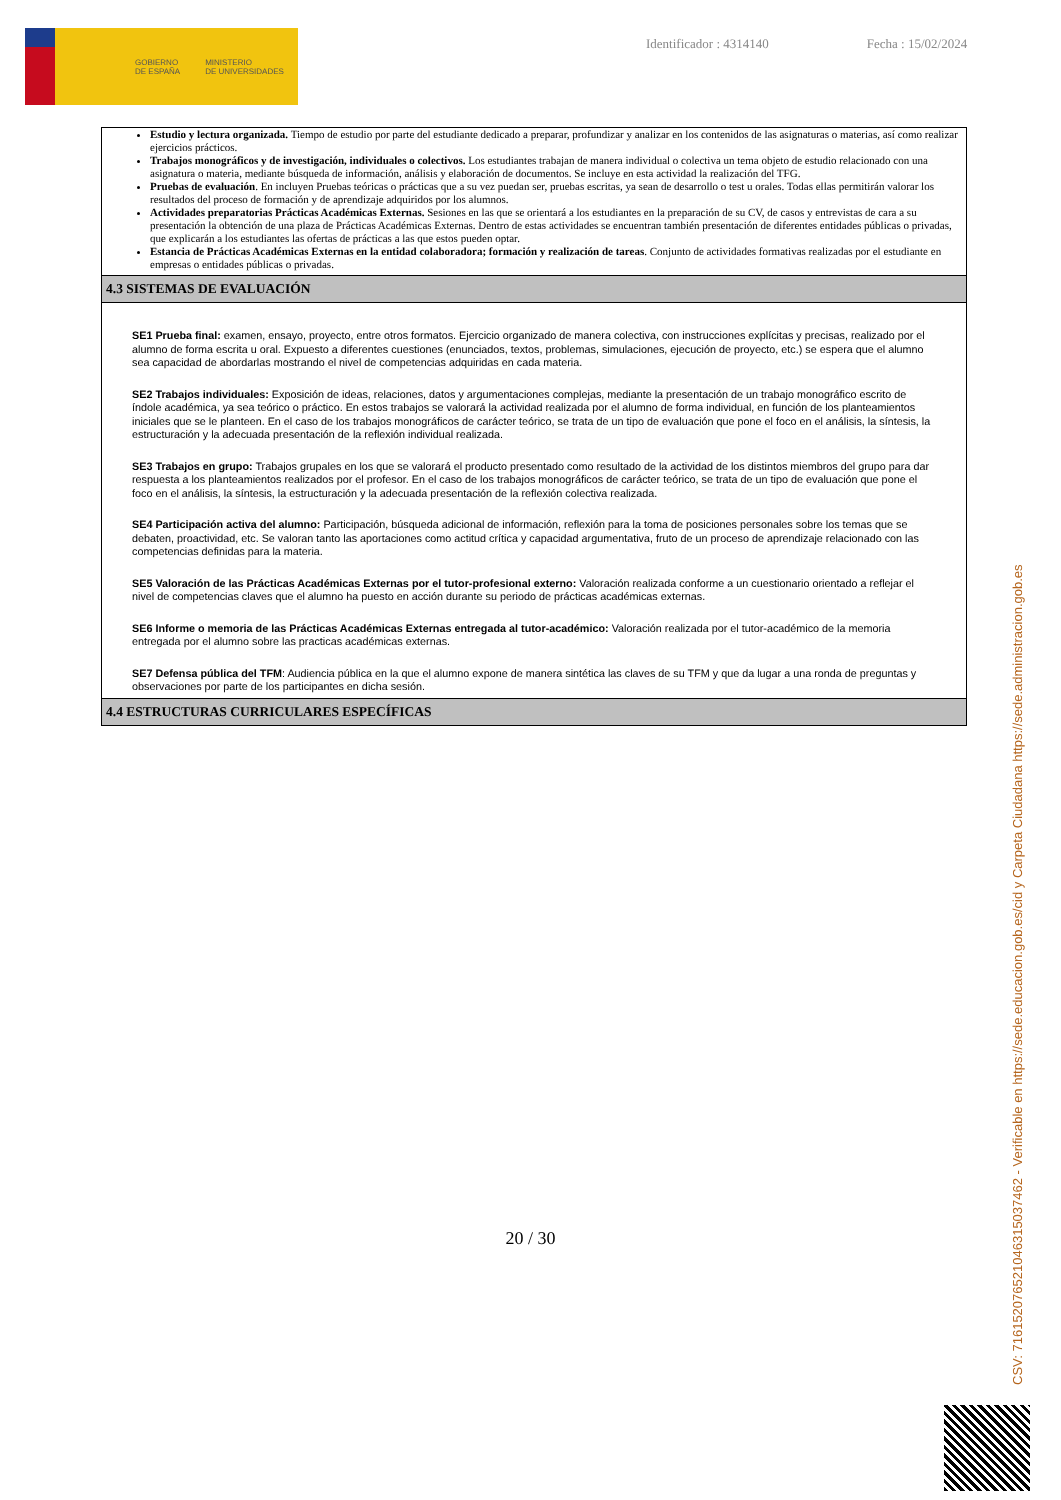GOBIERNO
DE ESPAÑA MINISTERIO
DE UNIVERSIDADES
Identificador : 4314140 Fecha : 15/02/2024
Estudio y lectura organizada. Tiempo de estudio por parte del estudiante dedicado a preparar, profundizar y analizar en los contenidos de las asignaturas o materias, así como realizar ejercicios prácticos.
Trabajos monográficos y de investigación, individuales o colectivos. Los estudiantes trabajan de manera individual o colectiva un tema objeto de estudio relacionado con una asignatura o materia, mediante búsqueda de información, análisis y elaboración de documentos. Se incluye en esta actividad la realización del TFG.
Pruebas de evaluación. En incluyen Pruebas teóricas o prácticas que a su vez puedan ser, pruebas escritas, ya sean de desarrollo o test u orales. Todas ellas permitirán valorar los resultados del proceso de formación y de aprendizaje adquiridos por los alumnos.
Actividades preparatorias Prácticas Académicas Externas. Sesiones en las que se orientará a los estudiantes en la preparación de su CV, de casos y entrevistas de cara a su presentación la obtención de una plaza de Prácticas Académicas Externas. Dentro de estas actividades se encuentran también presentación de diferentes entidades públicas o privadas, que explicarán a los estudiantes las ofertas de prácticas a las que estos pueden optar.
Estancia de Prácticas Académicas Externas en la entidad colaboradora; formación y realización de tareas. Conjunto de actividades formativas realizadas por el estudiante en empresas o entidades públicas o privadas.
4.3 SISTEMAS DE EVALUACIÓN
SE1 Prueba final: examen, ensayo, proyecto, entre otros formatos. Ejercicio organizado de manera colectiva, con instrucciones explícitas y precisas, realizado por el alumno de forma escrita u oral. Expuesto a diferentes cuestiones (enunciados, textos, problemas, simulaciones, ejecución de proyecto, etc.) se espera que el alumno sea capacidad de abordarlas mostrando el nivel de competencias adquiridas en cada materia.
SE2 Trabajos individuales: Exposición de ideas, relaciones, datos y argumentaciones complejas, mediante la presentación de un trabajo monográfico escrito de índole académica, ya sea teórico o práctico. En estos trabajos se valorará la actividad realizada por el alumno de forma individual, en función de los planteamientos iniciales que se le planteen. En el caso de los trabajos monográficos de carácter teórico, se trata de un tipo de evaluación que pone el foco en el análisis, la síntesis, la estructuración y la adecuada presentación de la reflexión individual realizada.
SE3 Trabajos en grupo: Trabajos grupales en los que se valorará el producto presentado como resultado de la actividad de los distintos miembros del grupo para dar respuesta a los planteamientos realizados por el profesor. En el caso de los trabajos monográficos de carácter teórico, se trata de un tipo de evaluación que pone el foco en el análisis, la síntesis, la estructuración y la adecuada presentación de la reflexión colectiva realizada.
SE4 Participación activa del alumno: Participación, búsqueda adicional de información, reflexión para la toma de posiciones personales sobre los temas que se debaten, proactividad, etc. Se valoran tanto las aportaciones como actitud crítica y capacidad argumentativa, fruto de un proceso de aprendizaje relacionado con las competencias definidas para la materia.
SE5 Valoración de las Prácticas Académicas Externas por el tutor-profesional externo: Valoración realizada conforme a un cuestionario orientado a reflejar el nivel de competencias claves que el alumno ha puesto en acción durante su periodo de prácticas académicas externas.
SE6 Informe o memoria de las Prácticas Académicas Externas entregada al tutor-académico: Valoración realizada por el tutor-académico de la memoria entregada por el alumno sobre las practicas académicas externas.
SE7 Defensa pública del TFM: Audiencia pública en la que el alumno expone de manera sintética las claves de su TFM y que da lugar a una ronda de preguntas y observaciones por parte de los participantes en dicha sesión.
4.4 ESTRUCTURAS CURRICULARES ESPECÍFICAS
20 / 30
CSV: 716152076521046315037462 - Verificable en https://sede.educacion.gob.es/cid y Carpeta Ciudadana https://sede.administracion.gob.es